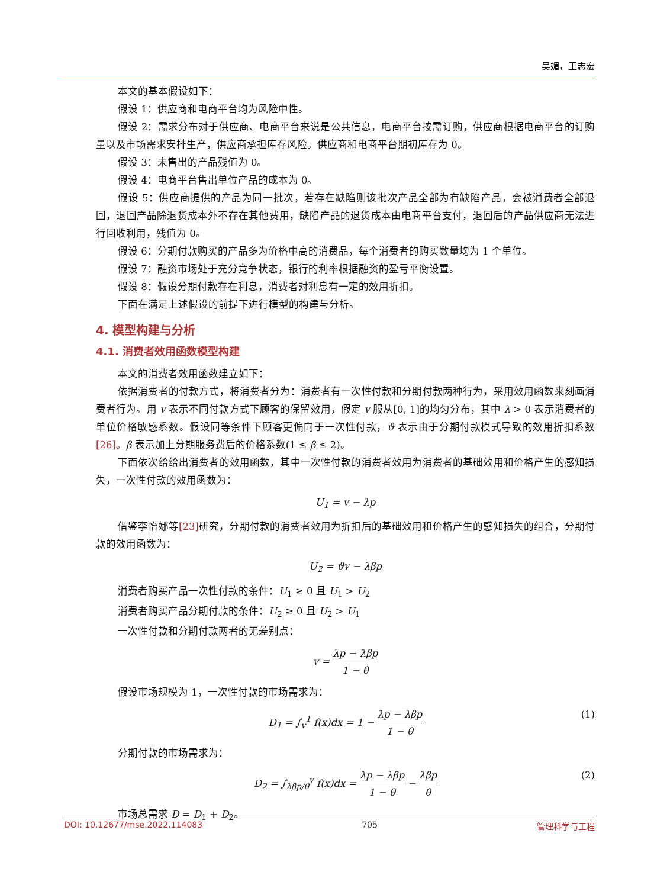吴媚，王志宏
本文的基本假设如下：
假设 1：供应商和电商平台均为风险中性。
假设 2：需求分布对于供应商、电商平台来说是公共信息，电商平台按需订购，供应商根据电商平台的订购量以及市场需求安排生产，供应商承担库存风险。供应商和电商平台期初库存为 0。
假设 3：未售出的产品残值为 0。
假设 4：电商平台售出单位产品的成本为 0。
假设 5：供应商提供的产品为同一批次，若存在缺陷则该批次产品全部为有缺陷产品，会被消费者全部退回，退回产品除退货成本外不存在其他费用，缺陷产品的退货成本由电商平台支付，退回后的产品供应商无法进行回收利用，残值为 0。
假设 6：分期付款购买的产品多为价格中高的消费品，每个消费者的购买数量均为 1 个单位。
假设 7：融资市场处于充分竞争状态，银行的利率根据融资的盈亏平衡设置。
假设 8：假设分期付款存在利息，消费者对利息有一定的效用折扣。
下面在满足上述假设的前提下进行模型的构建与分析。
4. 模型构建与分析
4.1. 消费者效用函数模型构建
本文的消费者效用函数建立如下：
依据消费者的付款方式，将消费者分为：消费者有一次性付款和分期付款两种行为，采用效用函数来刻画消费者行为。用 v 表示不同付款方式下顾客的保留效用，假定 v 服从[0, 1]的均匀分布，其中 λ > 0 表示消费者的单位价格敏感系数。假设同等条件下顾客更偏向于一次性付款，ϑ 表示由于分期付款模式导致的效用折扣系数[26]。β 表示加上分期服务费后的价格系数(1 ≤ β ≤ 2)。
下面依次给给出消费者的效用函数，其中一次性付款的消费者效用为消费者的基础效用和价格产生的感知损失，一次性付款的效用函数为：
U<sub>1</sub> = v − λp
借鉴李怡娜等[23] 研究，分期付款的消费者效用为折扣后的基础效用和价格产生的感知损失的组合，分期付款的效用函数为：
U<sub>2</sub> = ϑv − λβp
消费者购买产品一次性付款的条件：U<sub>1</sub> ≥ 0 且 U<sub>1</sub> > U<sub>2</sub>
消费者购买产品分期付款的条件：U<sub>2</sub> ≥ 0 且 U<sub>2</sub> > U<sub>1</sub>
一次性付款和分期付款两者的无差别点：
v = λp − λβp 1 − θ
假设市场规模为 1，一次性付款的市场需求为：
D<sub>1</sub> = ∫<sub>v</sub><sup>1</sup> f(x)dx = 1 − λp − λβp 1 − θ (1)
分期付款的市场需求为：
D<sub>2</sub> = ∫<sub>λβp/θ</sub><sup>v</sup> f(x)dx = λp − λβp 1 − θ − λβp θ (2)
市场总需求 D = D<sub>1</sub> + D<sub>2</sub>。
DOI: 10.12677/mse.2022.114083 705 管理科学与工程